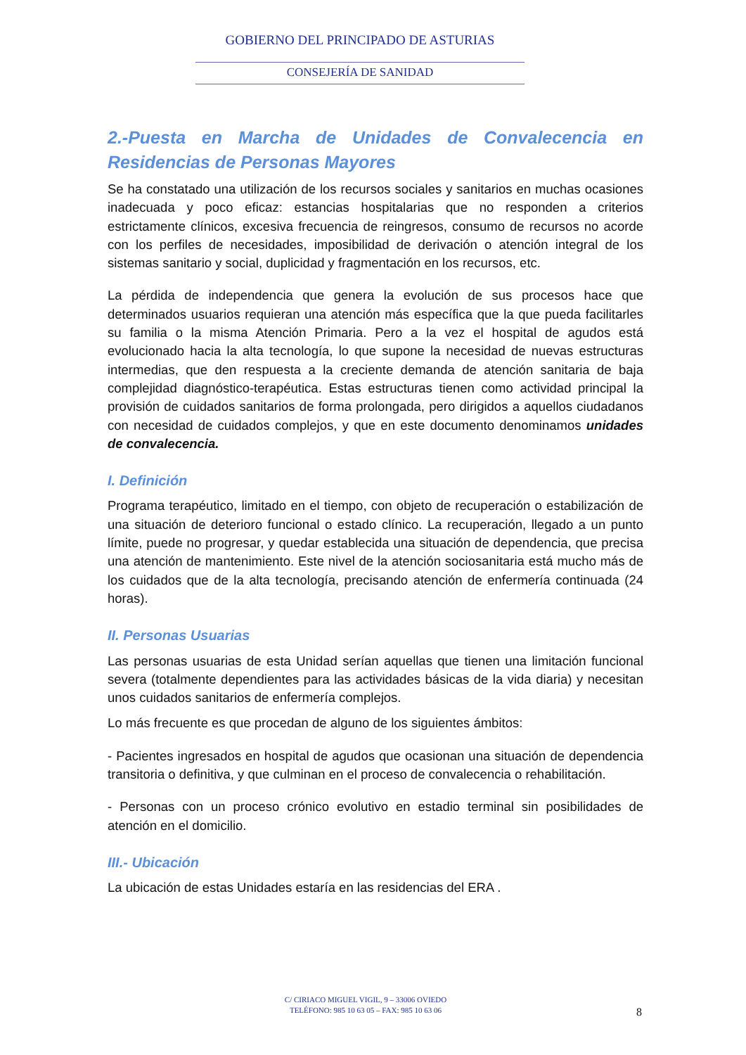GOBIERNO DEL PRINCIPADO DE ASTURIAS
CONSEJERÍA DE SANIDAD
2.-Puesta en Marcha de Unidades de Convalecencia en Residencias de Personas Mayores
Se ha constatado una utilización de los recursos sociales y sanitarios en muchas ocasiones inadecuada y poco eficaz: estancias hospitalarias que no responden a criterios estrictamente clínicos, excesiva frecuencia de reingresos, consumo de recursos no acorde con los perfiles de necesidades, imposibilidad de derivación o atención integral de los sistemas sanitario y social, duplicidad y fragmentación en los recursos, etc.
La pérdida de independencia que genera la evolución de sus procesos hace que determinados usuarios requieran una atención más específica que la que pueda facilitarles su familia o la misma Atención Primaria. Pero a la vez el hospital de agudos está evolucionado hacia la alta tecnología, lo que supone la necesidad de nuevas estructuras intermedias, que den respuesta a la creciente demanda de atención sanitaria de baja complejidad diagnóstico-terapéutica. Estas estructuras tienen como actividad principal la provisión de cuidados sanitarios de forma prolongada, pero dirigidos a aquellos ciudadanos con necesidad de cuidados complejos, y que en este documento denominamos unidades de convalecencia.
I. Definición
Programa terapéutico, limitado en el tiempo, con objeto de recuperación o estabilización de una situación de deterioro funcional o estado clínico. La recuperación, llegado a un punto límite, puede no progresar, y quedar establecida una situación de dependencia, que precisa una atención de mantenimiento. Este nivel de la atención sociosanitaria está mucho más de los cuidados que de la alta tecnología, precisando atención de enfermería continuada (24 horas).
II. Personas Usuarias
Las personas usuarias de esta Unidad serían aquellas que tienen una limitación funcional severa (totalmente dependientes para las actividades básicas de la vida diaria) y necesitan unos cuidados sanitarios de enfermería complejos.
Lo más frecuente es que procedan de alguno de los siguientes ámbitos:
- Pacientes ingresados en hospital de agudos que ocasionan una situación de dependencia transitoria o definitiva, y que culminan en el proceso de convalecencia o rehabilitación.
- Personas con un proceso crónico evolutivo en estadio terminal sin posibilidades de atención en el domicilio.
III.- Ubicación
La ubicación de estas Unidades estaría en las residencias del ERA .
C/ CIRIACO MIGUEL VIGIL, 9 – 33006 OVIEDO
TELÉFONO: 985 10 63 05 – FAX: 985 10 63 06
8